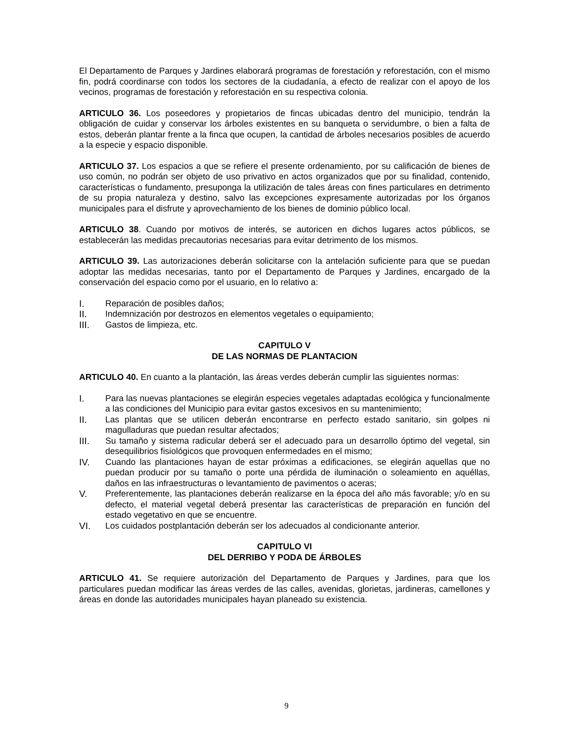El Departamento de Parques y Jardines elaborará programas de forestación y reforestación, con el mismo fin, podrá coordinarse con todos los sectores de la ciudadanía, a efecto de realizar con el apoyo de los vecinos, programas de forestación y reforestación en su respectiva colonia.
ARTICULO 36. Los poseedores y propietarios de fincas ubicadas dentro del municipio, tendrán la obligación de cuidar y conservar los árboles existentes en su banqueta o servidumbre, o bien a falta de estos, deberán plantar frente a la finca que ocupen, la cantidad de árboles necesarios posibles de acuerdo a la especie y espacio disponible.
ARTICULO 37. Los espacios a que se refiere el presente ordenamiento, por su calificación de bienes de uso común, no podrán ser objeto de uso privativo en actos organizados que por su finalidad, contenido, características o fundamento, presuponga la utilización de tales áreas con fines particulares en detrimento de su propia naturaleza y destino, salvo las excepciones expresamente autorizadas por los órganos municipales para el disfrute y aprovechamiento de los bienes de dominio público local.
ARTICULO 38. Cuando por motivos de interés, se autoricen en dichos lugares actos públicos, se establecerán las medidas precautorias necesarias para evitar detrimento de los mismos.
ARTICULO 39. Las autorizaciones deberán solicitarse con la antelación suficiente para que se puedan adoptar las medidas necesarias, tanto por el Departamento de Parques y Jardines, encargado de la conservación del espacio como por el usuario, en lo relativo a:
I. Reparación de posibles daños;
II. Indemnización por destrozos en elementos vegetales o equipamiento;
III. Gastos de limpieza, etc.
CAPITULO V
DE LAS NORMAS DE PLANTACION
ARTICULO 40. En cuanto a la plantación, las áreas verdes deberán cumplir las siguientes normas:
I. Para las nuevas plantaciones se elegirán especies vegetales adaptadas ecológica y funcionalmente a las condiciones del Municipio para evitar gastos excesivos en su mantenimiento;
II. Las plantas que se utilicen deberán encontrarse en perfecto estado sanitario, sin golpes ni magulladuras que puedan resultar afectados;
III. Su tamaño y sistema radicular deberá ser el adecuado para un desarrollo óptimo del vegetal, sin desequilibrios fisiológicos que provoquen enfermedades en el mismo;
IV. Cuando las plantaciones hayan de estar próximas a edificaciones, se elegirán aquellas que no puedan producir por su tamaño o porte una pérdida de iluminación o soleamiento en aquéllas, daños en las infraestructuras o levantamiento de pavimentos o aceras;
V. Preferentemente, las plantaciones deberán realizarse en la época del año más favorable; y/o en su defecto, el material vegetal deberá presentar las características de preparación en función del estado vegetativo en que se encuentre.
VI. Los cuidados postplantación deberán ser los adecuados al condicionante anterior.
CAPITULO VI
DEL DERRIBO Y PODA DE ÁRBOLES
ARTICULO 41. Se requiere autorización del Departamento de Parques y Jardines, para que los particulares puedan modificar las áreas verdes de las calles, avenidas, glorietas, jardineras, camellones y áreas en donde las autoridades municipales hayan planeado su existencia.
9